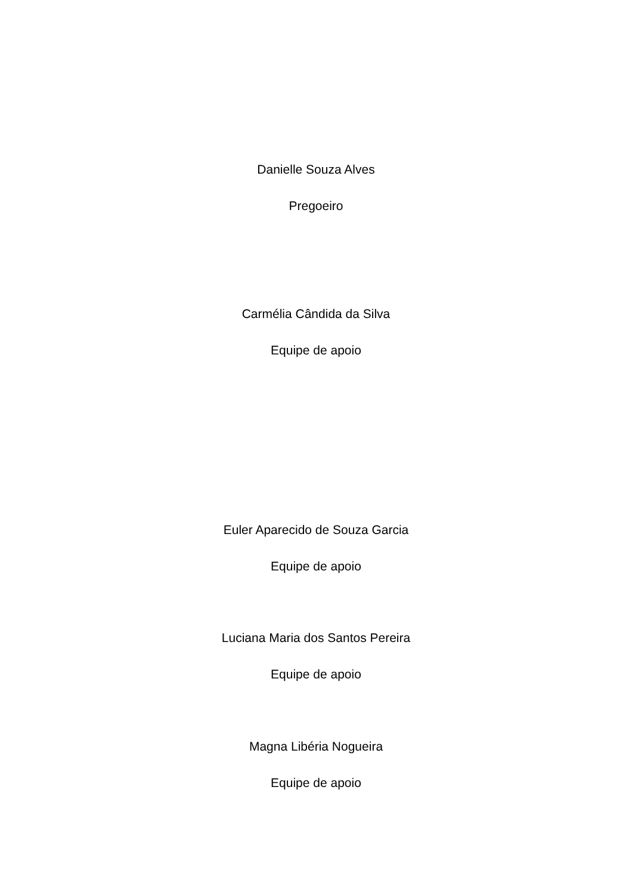Danielle Souza Alves
Pregoeiro
Carmélia Cândida da Silva
Equipe de apoio
Euler Aparecido de Souza Garcia
Equipe de apoio
Luciana Maria dos Santos Pereira
Equipe de apoio
Magna Libéria Nogueira
Equipe de apoio